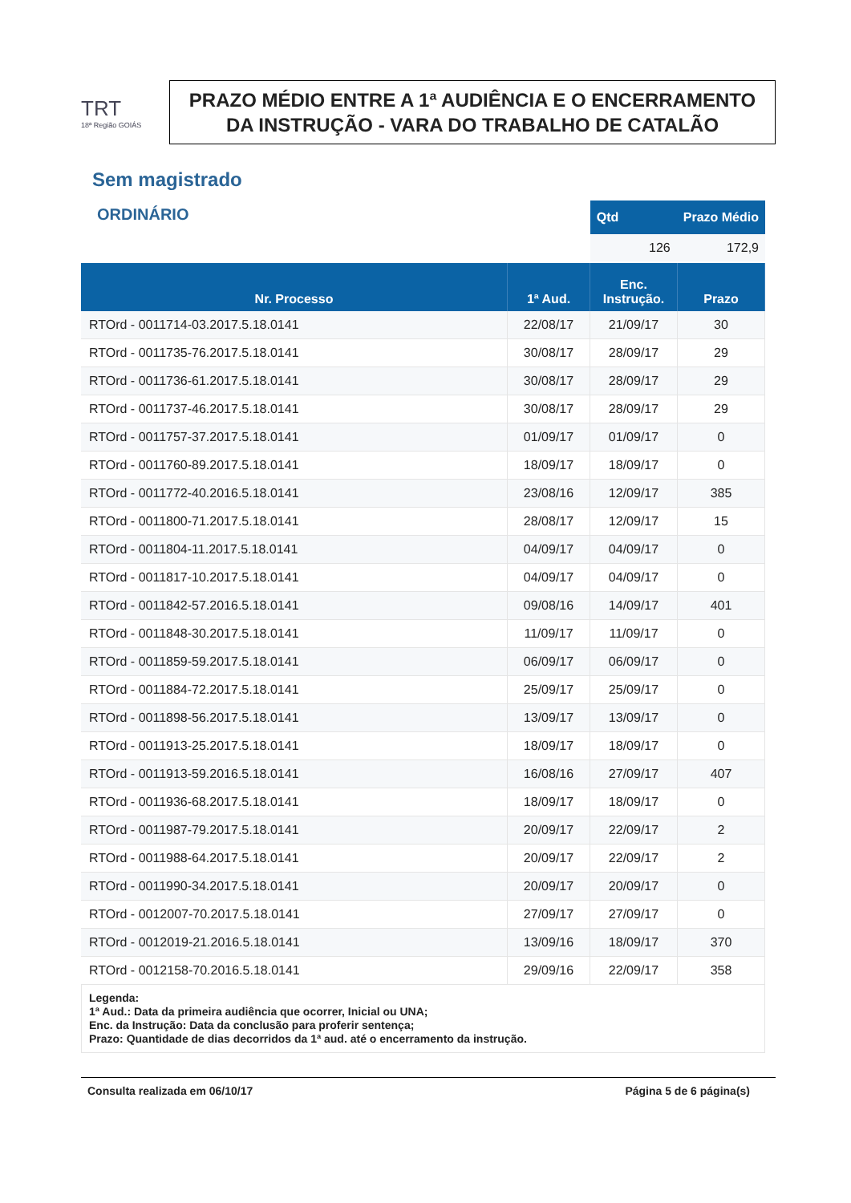TRT
18ª Região GOIÁS
PRAZO MÉDIO ENTRE A 1ª AUDIÊNCIA E O ENCERRAMENTO DA INSTRUÇÃO - VARA DO TRABALHO DE CATALÃO
Sem magistrado
ORDINÁRIO
| Qtd | Prazo Médio |
| --- | --- |
| 126 | 172,9 |
| Nr. Processo | 1ª Aud. | Enc. Instrução. | Prazo |
| --- | --- | --- | --- |
| RTOrd - 0011714-03.2017.5.18.0141 | 22/08/17 | 21/09/17 | 30 |
| RTOrd - 0011735-76.2017.5.18.0141 | 30/08/17 | 28/09/17 | 29 |
| RTOrd - 0011736-61.2017.5.18.0141 | 30/08/17 | 28/09/17 | 29 |
| RTOrd - 0011737-46.2017.5.18.0141 | 30/08/17 | 28/09/17 | 29 |
| RTOrd - 0011757-37.2017.5.18.0141 | 01/09/17 | 01/09/17 | 0 |
| RTOrd - 0011760-89.2017.5.18.0141 | 18/09/17 | 18/09/17 | 0 |
| RTOrd - 0011772-40.2016.5.18.0141 | 23/08/16 | 12/09/17 | 385 |
| RTOrd - 0011800-71.2017.5.18.0141 | 28/08/17 | 12/09/17 | 15 |
| RTOrd - 0011804-11.2017.5.18.0141 | 04/09/17 | 04/09/17 | 0 |
| RTOrd - 0011817-10.2017.5.18.0141 | 04/09/17 | 04/09/17 | 0 |
| RTOrd - 0011842-57.2016.5.18.0141 | 09/08/16 | 14/09/17 | 401 |
| RTOrd - 0011848-30.2017.5.18.0141 | 11/09/17 | 11/09/17 | 0 |
| RTOrd - 0011859-59.2017.5.18.0141 | 06/09/17 | 06/09/17 | 0 |
| RTOrd - 0011884-72.2017.5.18.0141 | 25/09/17 | 25/09/17 | 0 |
| RTOrd - 0011898-56.2017.5.18.0141 | 13/09/17 | 13/09/17 | 0 |
| RTOrd - 0011913-25.2017.5.18.0141 | 18/09/17 | 18/09/17 | 0 |
| RTOrd - 0011913-59.2016.5.18.0141 | 16/08/16 | 27/09/17 | 407 |
| RTOrd - 0011936-68.2017.5.18.0141 | 18/09/17 | 18/09/17 | 0 |
| RTOrd - 0011987-79.2017.5.18.0141 | 20/09/17 | 22/09/17 | 2 |
| RTOrd - 0011988-64.2017.5.18.0141 | 20/09/17 | 22/09/17 | 2 |
| RTOrd - 0011990-34.2017.5.18.0141 | 20/09/17 | 20/09/17 | 0 |
| RTOrd - 0012007-70.2017.5.18.0141 | 27/09/17 | 27/09/17 | 0 |
| RTOrd - 0012019-21.2016.5.18.0141 | 13/09/16 | 18/09/17 | 370 |
| RTOrd - 0012158-70.2016.5.18.0141 | 29/09/16 | 22/09/17 | 358 |
Legenda:
1ª Aud.: Data da primeira audiência que ocorrer, Inicial ou UNA;
Enc. da Instrução: Data da conclusão para proferir sentença;
Prazo: Quantidade de dias decorridos da 1ª aud. até o encerramento da instrução.
Consulta realizada em 06/10/17 Página 5 de 6 página(s)